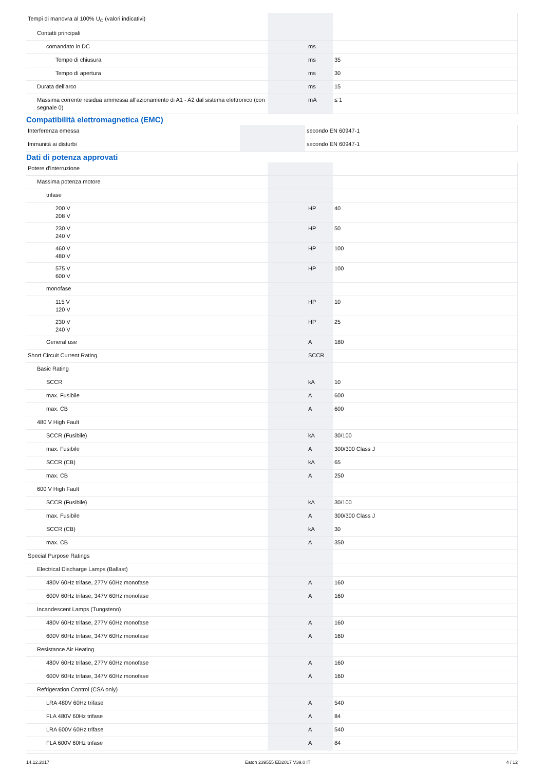| Tempi di manovra al 100% U<sub>C</sub> (valori indicativi) | | | |
| Contatti principali | | | |
| comandato in DC | | ms | |
| Tempo di chiusura | | ms | 35 |
| Tempo di apertura | | ms | 30 |
| Durata dell'arco | | ms | 15 |
| Massima corrente residua ammessa all'azionamento di A1 - A2 dal sistema elettronico (con segnale 0) | | mA | ≤ 1 |
Compatibilità elettromagnetica (EMC)
| Interferenza emessa | | | secondo EN 60947-1 |
| Immunità ai disturbi | | | secondo EN 60947-1 |
Dati di potenza approvati
| Potere d'interruzione | | | |
| Massima potenza motore | | | |
| trifase | | | |
| 200 V 208 V | | HP | 40 |
| 230 V 240 V | | HP | 50 |
| 460 V 480 V | | HP | 100 |
| 575 V 600 V | | HP | 100 |
| monofase | | | |
| 115 V 120 V | | HP | 10 |
| 230 V 240 V | | HP | 25 |
| General use | | A | 180 |
| Short Circuit Current Rating | | SCCR | |
| Basic Rating | | | |
| SCCR | | kA | 10 |
| max. Fusibile | | A | 600 |
| max. CB | | A | 600 |
| 480 V High Fault | | | |
| SCCR (Fusibile) | | kA | 30/100 |
| max. Fusibile | | A | 300/300 Class J |
| SCCR (CB) | | kA | 65 |
| max. CB | | A | 250 |
| 600 V High Fault | | | |
| SCCR (Fusibile) | | kA | 30/100 |
| max. Fusibile | | A | 300/300 Class J |
| SCCR (CB) | | kA | 30 |
| max. CB | | A | 350 |
| Special Purpose Ratings | | | |
| Electrical Discharge Lamps (Ballast) | | | |
| 480V 60Hz trifase, 277V 60Hz monofase | | A | 160 |
| 600V 60Hz trifase, 347V 60Hz monofase | | A | 160 |
| Incandescent Lamps (Tungsteno) | | | |
| 480V 60Hz trifase, 277V 60Hz monofase | | A | 160 |
| 600V 60Hz trifase, 347V 60Hz monofase | | A | 160 |
| Resistance Air Heating | | | |
| 480V 60Hz trifase, 277V 60Hz monofase | | A | 160 |
| 600V 60Hz trifase, 347V 60Hz monofase | | A | 160 |
| Refrigeration Control (CSA only) | | | |
| LRA 480V 60Hz trifase | | A | 540 |
| FLA 480V 60Hz trifase | | A | 84 |
| LRA 600V 60Hz trifase | | A | 540 |
| FLA 600V 60Hz trifase | | A | 84 |
14.12.2017 Eaton 239555 ED2017 V39.0 IT 4 / 12